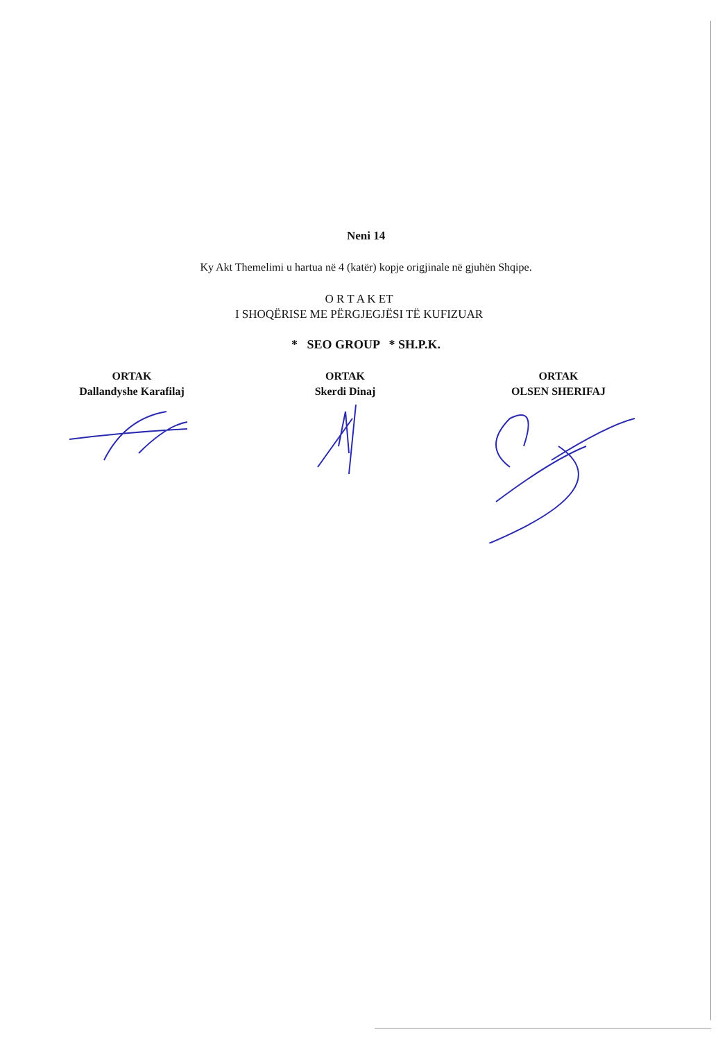Neni 14
Ky Akt Themelimi u hartua në 4 (katër) kopje origjinale në gjuhën Shqipe.
O R T A K ET
I SHOQËRISE ME PËRGJEGJËSI TË KUFIZUAR
* SEO GROUP * SH.P.K.
ORTAK
Dallandyshe Karafilaj
ORTAK
Skerdi Dinaj
ORTAK
OLSEN SHERIFAJ